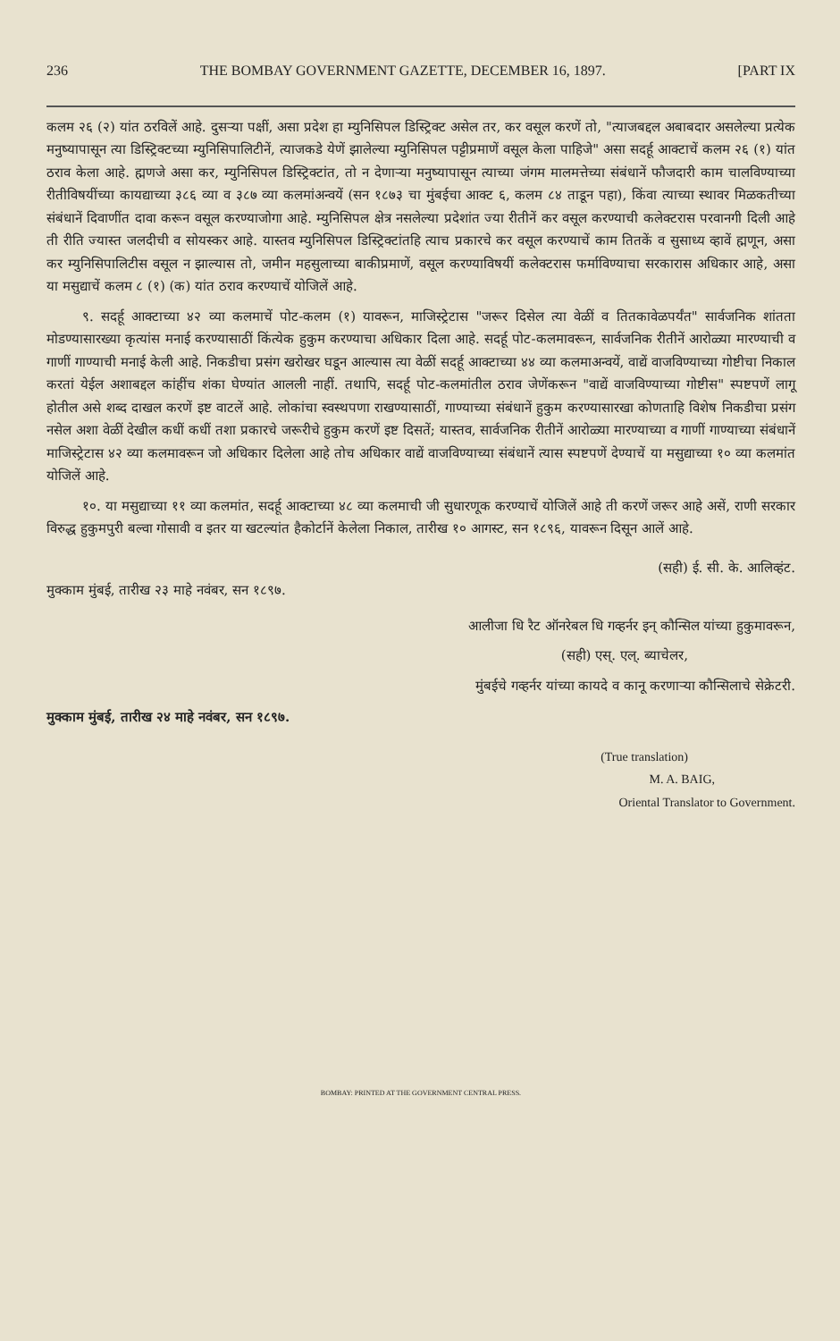236 THE BOMBAY GOVERNMENT GAZETTE, DECEMBER 16, 1897. [PART IX
कलम २६ (२) यांत ठरविलें आहे. दुसऱ्या पक्षीं, असा प्रदेश हा म्युनिसिपल डिस्ट्रिक्ट असेल तर, कर वसूल करणें तो, "त्याजबद्दल अबाबदार असलेल्या प्रत्येक मनुष्यापासून त्या डिस्ट्रिक्टच्या म्युनिसिपालिटीनें, त्याजकडे येणें झालेल्या म्युनिसिपल पट्टीप्रमाणें वसूल केला पाहिजे" असा सदर्हू आक्टाचें कलम २६ (१) यांत ठराव केला आहे. ह्मणजे असा कर, म्युनिसिपल डिस्ट्रिक्टांत, तो न देणाऱ्या मनुष्यापासून त्याच्या जंगम मालमत्तेच्या संबंधानें फौजदारी काम चालविण्याच्या रीतीविषयींच्या कायद्याच्या ३८६ व्या व ३८७ व्या कलमांअन्वयें (सन १८७३ चा मुंबईचा आक्ट ६, कलम ८४ ताडून पहा), किंवा त्याच्या स्थावर मिळकतीच्या संबंधानें दिवाणींत दावा करून वसूल करण्याजोगा आहे. म्युनिसिपल क्षेत्र नसलेल्या प्रदेशांत ज्या रीतीनें कर वसूल करण्याची कलेक्टरास परवानगी दिली आहे ती रीति ज्यास्त जलदीची व सोयस्कर आहे. यास्तव म्युनिसिपल डिस्ट्रिक्टांतहि त्याच प्रकारचे कर वसूल करण्याचें काम तितकें व सुसाध्य व्हावें ह्मणून, असा कर म्युनिसिपालिटीस वसूल न झाल्यास तो, जमीन महसुलाच्या बाकीप्रमाणें, वसूल करण्याविषयीं कलेक्टरास फर्माविण्याचा सरकारास अधिकार आहे, असा या मसुद्याचें कलम ८ (१) (क) यांत ठराव करण्याचें योजिलें आहे.
९. सदर्हू आक्टाच्या ४२ व्या कलमाचें पोट-कलम (१) यावरून, माजिस्ट्रेटास "जरूर दिसेल त्या वेळीं व तितकावेळपर्यंत" सार्वजनिक शांतता मोडण्यासारख्या कृत्यांस मनाई करण्यासाठीं किंत्येक हुकुम करण्याचा अधिकार दिला आहे. सदर्हू पोट-कलमावरून, सार्वजनिक रीतीनें आरोळ्या मारण्याची व गाणीं गाण्याची मनाई केली आहे. निकडीचा प्रसंग खरोखर घडून आल्यास त्या वेळीं सदर्हू आक्टाच्या ४४ व्या कलमाअन्वयें, वाद्यें वाजविण्याच्या गोष्टीचा निकाल करतां येईल अशाबद्दल कांहींच शंका घेण्यांत आलली नाहीं. तथापि, सदर्हू पोट-कलमांतील ठराव जेणेंकरून "वाद्यें वाजविण्याच्या गोष्टीस" स्पष्टपणें लागू होतील असे शब्द दाखल करणें इष्ट वाटलें आहे. लोकांचा स्वस्थपणा राखण्यासाठीं, गाण्याच्या संबंधानें हुकुम करण्यासारखा कोणताहि विशेष निकडीचा प्रसंग नसेल अशा वेळीं देखील कधीं कधीं तशा प्रकारचे जरूरीचे हुकुम करणें इष्ट दिसतें; यास्तव, सार्वजनिक रीतीनें आरोळ्या मारण्याच्या व गाणीं गाण्याच्या संबंधानें माजिस्ट्रेटास ४२ व्या कलमावरून जो अधिकार दिलेला आहे तोच अधिकार वाद्यें वाजविण्याच्या संबंधानें त्यास स्पष्टपणें देण्याचें या मसुद्याच्या १० व्या कलमांत योजिलें आहे.
१०. या मसुद्याच्या ११ व्या कलमांत, सदर्हू आक्टाच्या ४८ व्या कलमाची जी सुधारणूक करण्याचें योजिलें आहे ती करणें जरूर आहे असें, राणी सरकार विरुद्ध हुकुमपुरी बल्वा गोसावी व इतर या खटल्यांत हैकोर्टानें केलेला निकाल, तारीख १० आगस्ट, सन १८९६, यावरून दिसून आलें आहे.
(सही) ई. सी. के. आलिव्हंट.
मुक्काम मुंबई, तारीख २३ माहे नवंबर, सन १८९७.
आलीजा धि रैट ऑनरेबल धि गव्हर्नर इन् कौन्सिल यांच्या हुकुमावरून,
(सही) एस्. एल्. ब्याचेलर,
मुंबईचे गव्हर्नर यांच्या कायदे व कानू करणाऱ्या कौन्सिलाचे सेक्रेटरी.
मुक्काम मुंबई, तारीख २४ माहे नवंबर, सन १८९७.
(True translation)
M. A. BAIG,
Oriental Translator to Government.
BOMBAY: PRINTED AT THE GOVERNMENT CENTRAL PRESS.